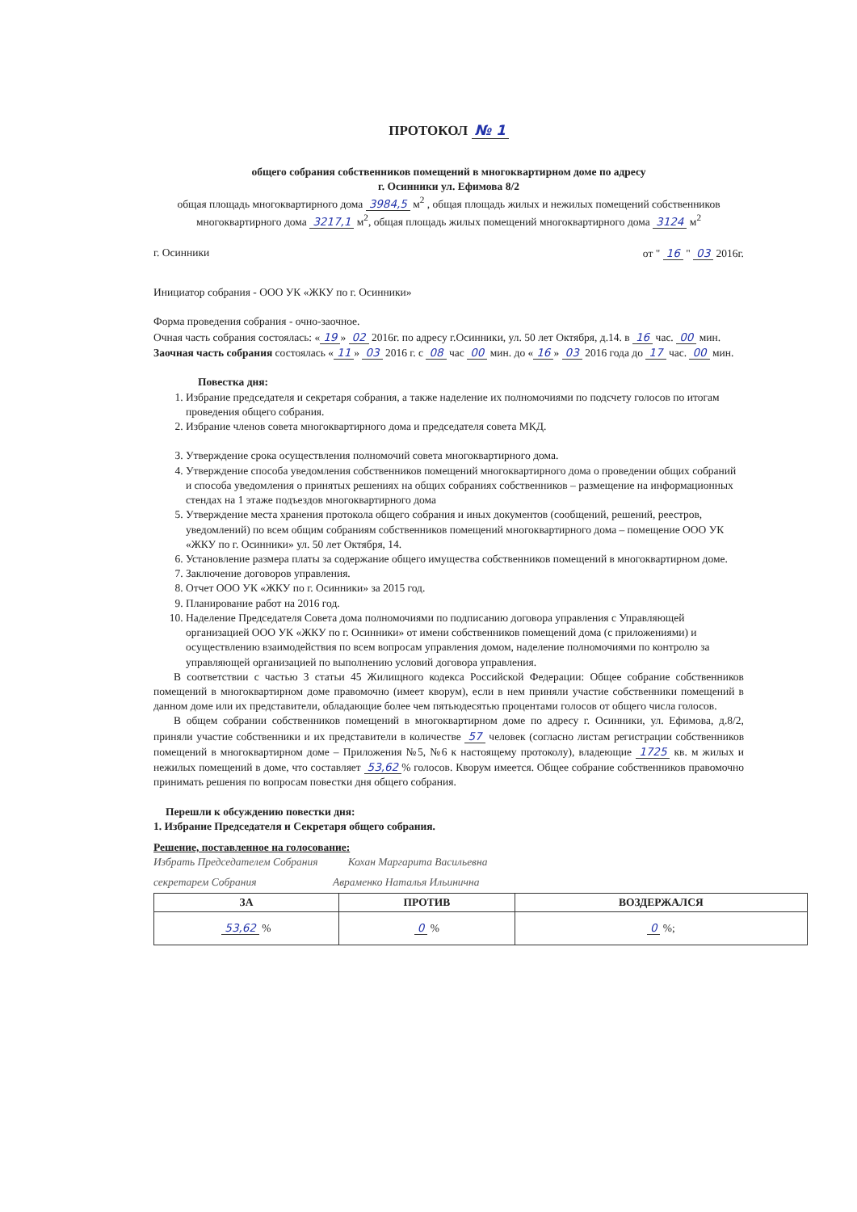ПРОТОКОЛ № 1
общего собрания собственников помещений в многоквартирном доме по адресу
г. Осинники ул. Ефимова 8/2
общая площадь многоквартирного дома 3984,5 м<sup>2</sup> , общая площадь жилых и нежилых помещений собственников многоквартирного дома 3217,1 м<sup>2</sup>, общая площадь жилых помещений многоквартирного дома 3124 м<sup>2</sup>
г. Осинники от " 16 " 03 2016г.
Инициатор собрания - ООО УК «ЖКУ по г. Осинники»
Форма проведения собрания - очно-заочное.
Очная часть собрания состоялась: « 19 » 02 2016г. по адресу г.Осинники, ул. 50 лет Октября, д.14. в 16 час. 00 мин.
Заочная часть собрания состоялась « 11 » 03 2016 г. с 08 час 00 мин. до « 16 » 03 2016 года до 17 час. 00 мин.
Повестка дня:
1. Избрание председателя и секретаря собрания, а также наделение их полномочиями по подсчету голосов по итогам проведения общего собрания.
2. Избрание членов совета многоквартирного дома и председателя совета МКД.
3. Утверждение срока осуществления полномочий совета многоквартирного дома.
4. Утверждение способа уведомления собственников помещений многоквартирного дома о проведении общих собраний и способа уведомления о принятых решениях на общих собраниях собственников – размещение на информационных стендах на 1 этаже подъездов многоквартирного дома
5. Утверждение места хранения протокола общего собрания и иных документов (сообщений, решений, реестров, уведомлений) по всем общим собраниям собственников помещений многоквартирного дома – помещение ООО УК «ЖКУ по г. Осинники» ул. 50 лет Октября, 14.
6. Установление размера платы за содержание общего имущества собственников помещений в многоквартирном доме.
7. Заключение договоров управления.
8. Отчет ООО УК «ЖКУ по г. Осинники» за 2015 год.
9. Планирование работ на 2016 год.
10. Наделение Председателя Совета дома полномочиями по подписанию договора управления с Управляющей организацией ООО УК «ЖКУ по г. Осинники» от имени собственников помещений дома (с приложениями) и осуществлению взаимодействия по всем вопросам управления домом, наделение полномочиями по контролю за управляющей организацией по выполнению условий договора управления.
В соответствии с частью 3 статьи 45 Жилищного кодекса Российской Федерации: Общее собрание собственников помещений в многоквартирном доме правомочно (имеет кворум), если в нем приняли участие собственники помещений в данном доме или их представители, обладающие более чем пятьюдесятью процентами голосов от общего числа голосов.
В общем собрании собственников помещений в многоквартирном доме по адресу г. Осинники, ул. Ефимова, д.8/2, приняли участие собственники и их представители в количестве 57 человек (согласно листам регистрации собственников помещений в многоквартирном доме – Приложения №5, №6 к настоящему протоколу), владеющие 1725 кв. м жилых и нежилых помещений в доме, что составляет 53,62% голосов. Кворум имеется. Общее собрание собственников правомочно принимать решения по вопросам повестки дня общего собрания.
Перешли к обсуждению повестки дня:
1. Избрание Председателя и Секретаря общего собрания.
Решение, поставленное на голосование:
Избрать Председателем Собрания Кохан Маргарита Васильевна
секретарем Собрания Авраменко Наталья Ильинична
| ЗА | ПРОТИВ | ВОЗДЕРЖАЛСЯ |
| --- | --- | --- |
| 53,62 % | 0 % | 0 %; |